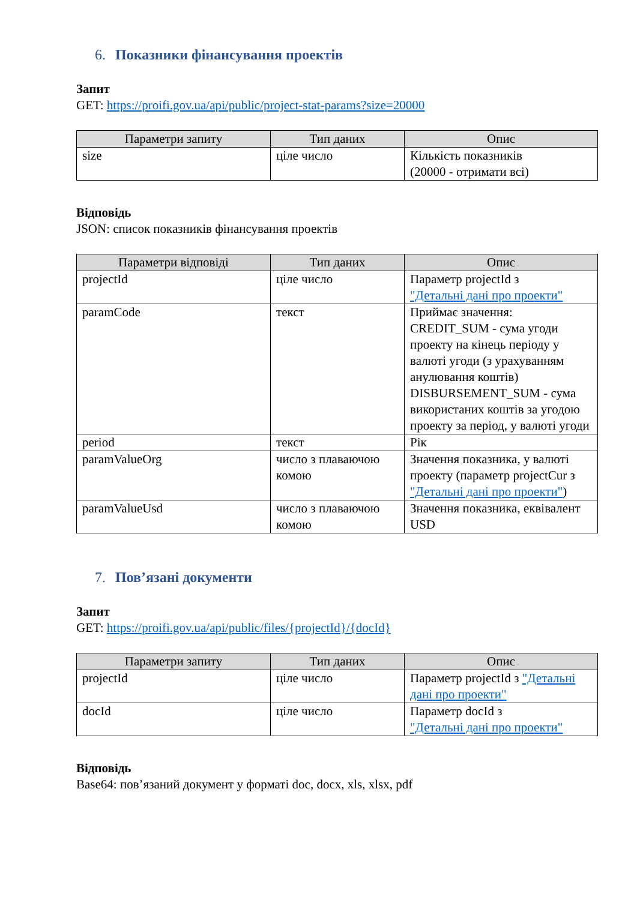6. Показники фінансування проектів
Запит
GET: https://proifi.gov.ua/api/public/project-stat-params?size=20000
| Параметри запиту | Тип даних | Опис |
| --- | --- | --- |
| size | ціле число | Кількість показників (20000 - отримати всі) |
Відповідь
JSON: список показників фінансування проектів
| Параметри відповіді | Тип даних | Опис |
| --- | --- | --- |
| projectId | ціле число | Параметр projectId з "Детальні дані про проекти" |
| paramCode | текст | Приймає значення: CREDIT_SUM - сума угоди проекту на кінець періоду у валюті угоди (з урахуванням анулювання коштів) DISBURSEMENT_SUM - сума використаних коштів за угодою проекту за період, у валюті угоди |
| period | текст | Рік |
| paramValueOrg | число з плаваючою комою | Значення показника, у валюті проекту (параметр projectCur з "Детальні дані про проекти" ) |
| paramValueUsd | число з плаваючою комою | Значення показника, еквівалент USD |
7. Пов’язані документи
Запит
GET: https://proifi.gov.ua/api/public/files/{projectId}/{docId}
| Параметри запиту | Тип даних | Опис |
| --- | --- | --- |
| projectId | ціле число | Параметр projectId з "Детальні дані про проекти" |
| docId | ціле число | Параметр docId з "Детальні дані про проекти" |
Відповідь
Base64: пов’язаний документ у форматі doc, docx, xls, xlsx, pdf